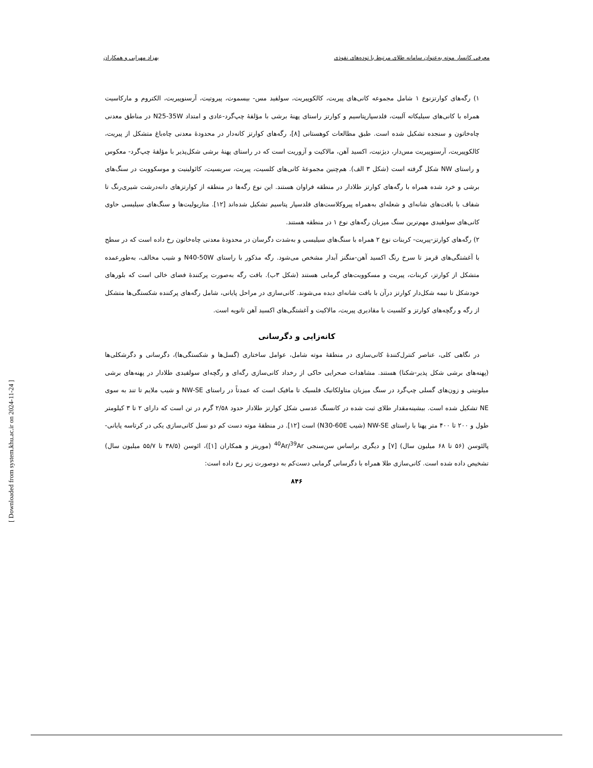معرفی کانسار موته به‌عنوان سامانه طلای مرتبط با توده‌های نفوذی بهزاد مهرابی و همکاران
۱) رگه‌های کوارتزنوع ۱ شامل مجموعه کانی‌های پیریت، کالکوپیریت، سولفید مس- بیسموت، پیروتیت، آرسنوپیریت، الکتروم و مارکاسیت همراه با کانی‌های سیلیکاته آلبیت، فلدسپارپتاسیم و کوارتز راستای پهنهٔ برشی با مؤلفهٔ چپ‌گرد-عادی و امتداد N25-35W در مناطق معدنی چاه‌خاتون و سنجده تشکیل شده است. طبق مطالعات کوهستانی [۸]، رگه‌های کوارتز کانه‌دار در محدودهٔ معدنی چاه‌باغ متشکل از پیریت، کالکوپیریت، آرسنوپیریت مس‌دار، دیژنیت، اکسید آهن، مالاکیت و آزوریت است که در راستای پهنهٔ برشی شکل‌پذیر با مؤلفهٔ چپ‌گرد- معکوس و راستای NW شکل گرفته است (شکل ۳ الف). هم‌چنین مجموعهٔ کانی‌های کلسیت، پیریت، سریسیت، کائولینیت و موسکوویت در سنگ‌های برشی و خرد شده همراه با رگه‌های کوارتز طلادار در منطقه فراوان هستند. این نوع رگه‌ها در منطقه از کوارتزهای دانه‌درشت شیری‌رنگ تا شفاف با بافت‌های شانه‌ای و شعله‌ای به‌همراه پیروکلاست‌های فلدسپار پتاسیم تشکیل شده‌اند [۱۲]. متاریولیت‌ها و سنگ‌های سیلیسی حاوی کانی‌های سولفیدی مهم‌ترین سنگ میزبان رگه‌های نوع ۱ در منطقه هستند.
۲) رگه‌های کوارتز-پیریت- کربنات نوع ۲ همراه با سنگ‌های سیلیسی و به‌شدت دگرسان در محدودهٔ معدنی چاه‌خاتون رخ داده است که در سطح با آغشتگی‌های قرمز تا سرخ رنگ اکسید آهن-منگنز آبدار مشخص می‌شود. رگه مذکور با راستای N40-50W و شیب مخالف، به‌طورعمده متشکل از کوارتز، کربنات، پیریت و مسکوویت‌های گرمابی هستند (شکل ۳ب). بافت رگه به‌صورت پرکنندهٔ فضای خالی است که بلورهای خودشکل تا نیمه شکل‌دار کوارتز درآن با بافت شانه‌ای دیده می‌شوند. کانی‌سازی در مراحل پایانی، شامل رگه‌های پرکننده شکستگی‌ها متشکل از رگه و رگچه‌های کوارتز و کلسیت با مقادیری پیریت، مالاکیت و آغشتگی‌های اکسید آهن ثانویه است.
کانه‌زایی و دگرسانی
در نگاهی کلی، عناصر کنترل‌کنندهٔ کانی‌سازی در منطقهٔ موته شامل، عوامل ساختاری (گسل‌ها و شکستگی‌ها)، دگرسانی و دگرشکلی‌ها (پهنه‌های برشی شکل پذیر-شکنا) هستند. مشاهدات صحرایی حاکی از رخداد کانی‌سازی رگه‌ای و رگچه‌ای سولفیدی طلادار در پهنه‌های برشی میلونیتی و زون‌های گسلی چپ‌گرد در سنگ میزبان متاولکانیک فلسیک تا مافیک است که عمدتاً در راستای NW-SE و شیب ملایم تا تند به سوی NE تشکیل شده است. بیشینه‌مقدار طلای ثبت شده در کانسنگ عدسی شکل کوارتز طلادار حدود ۲/۵۸ گرم در تن است که دارای ۲ تا ۳ کیلومتر طول و ۲۰۰ تا ۴۰۰ متر پهنا با راستای NW-SE (شیب N30-60E) است [۱۲]. در منطقهٔ موته دست کم دو نسل کانی‌سازی یکی در کرتاسه پایانی- پالئوسن (۵۶ تا ۶۸ میلیون سال) [۷] و دیگری براساس سن‌سنجی <sup>40</sup>Ar/<sup>39</sup>Ar (موریتز و همکاران [۱])، ائوسن (۳۸/۵ تا ۵۵/۷ میلیون سال) تشخیص داده شده است. کانی‌سازی طلا همراه با دگرسانی گرمابی دست‌کم به دوصورت زیر رخ داده است:
۸۴۶
[ Downloaded from system.khu.ac.ir on 2024-11-24 ]